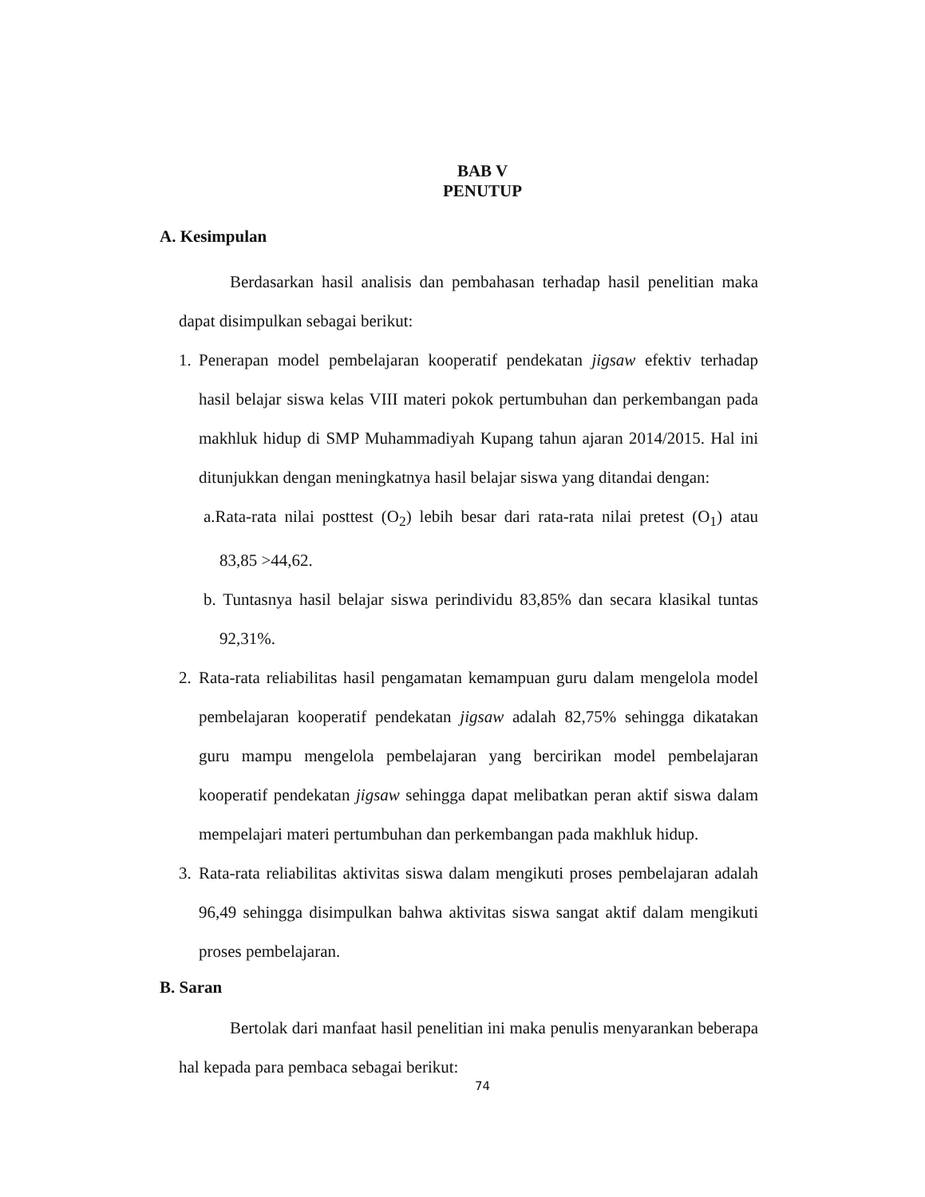BAB V
PENUTUP
A. Kesimpulan
Berdasarkan hasil analisis dan pembahasan terhadap hasil penelitian maka dapat disimpulkan sebagai berikut:
1.
Penerapan model pembelajaran kooperatif pendekatan jigsaw efektiv terhadap hasil belajar siswa kelas VIII materi pokok pertumbuhan dan perkembangan pada makhluk hidup di SMP Muhammadiyah Kupang tahun ajaran 2014/2015. Hal ini ditunjukkan dengan meningkatnya hasil belajar siswa yang ditandai dengan:
a.Rata-rata nilai posttest (O<sub>2</sub>) lebih besar dari rata-rata nilai pretest (O<sub>1</sub>) atau 83,85 >44,62.
b. Tuntasnya hasil belajar siswa perindividu 83,85% dan secara klasikal tuntas 92,31%.
2.
Rata-rata reliabilitas hasil pengamatan kemampuan guru dalam mengelola model pembelajaran kooperatif pendekatan jigsaw adalah 82,75% sehingga dikatakan guru mampu mengelola pembelajaran yang bercirikan model pembelajaran kooperatif pendekatan jigsaw sehingga dapat melibatkan peran aktif siswa dalam mempelajari materi pertumbuhan dan perkembangan pada makhluk hidup.
3.
Rata-rata reliabilitas aktivitas siswa dalam mengikuti proses pembelajaran adalah 96,49 sehingga disimpulkan bahwa aktivitas siswa sangat aktif dalam mengikuti proses pembelajaran.
B. Saran
Bertolak dari manfaat hasil penelitian ini maka penulis menyarankan beberapa hal kepada para pembaca sebagai berikut:
74